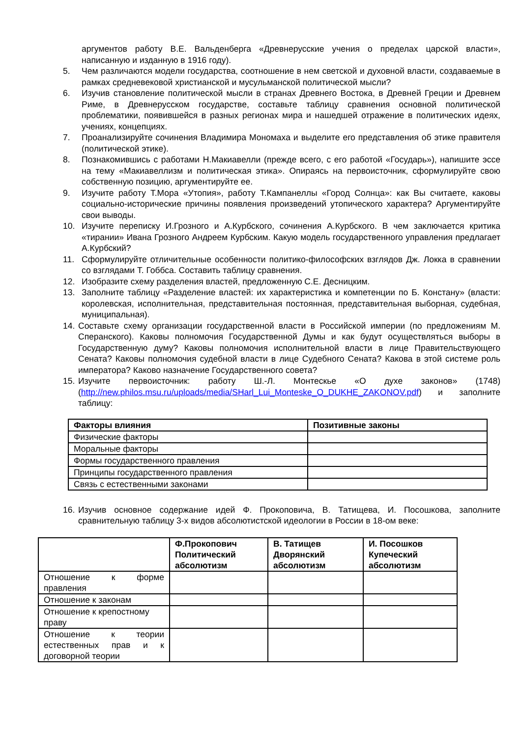аргументов работу В.Е. Вальденберга «Древнерусские учения о пределах царской власти», написанную и изданную в 1916 году).
5. Чем различаются модели государства, соотношение в нем светской и духовной власти, создаваемые в рамках средневековой христианской и мусульманской политической мысли?
6. Изучив становление политической мысли в странах Древнего Востока, в Древней Греции и Древнем Риме, в Древнерусском государстве, составьте таблицу сравнения основной политической проблематики, появившейся в разных регионах мира и нашедшей отражение в политических идеях, учениях, концепциях.
7. Проанализируйте сочинения Владимира Мономаха и выделите его представления об этике правителя (политической этике).
8. Познакомившись с работами Н.Макиавелли (прежде всего, с его работой «Государь»), напишите эссе на тему «Макиавеллизм и политическая этика». Опираясь на первоисточник, сформулируйте свою собственную позицию, аргументируйте ее.
9. Изучите работу Т.Мора «Утопия», работу Т.Кампанеллы «Город Солнца»: как Вы считаете, каковы социально-исторические причины появления произведений утопического характера? Аргументируйте свои выводы.
10. Изучите переписку И.Грозного и А.Курбского, сочинения А.Курбского. В чем заключается критика «тирании» Ивана Грозного Андреем Курбским. Какую модель государственного управления предлагает А.Курбский?
11. Сформулируйте отличительные особенности политико-философских взглядов Дж. Локка в сравнении со взглядами Т. Гоббса. Составить таблицу сравнения.
12. Изобразите схему разделения властей, предложенную С.Е. Десницким.
13. Заполните таблицу «Разделение властей: их характеристика и компетенции по Б. Констану» (власти: королевская, исполнительная, представительная постоянная, представительная выборная, судебная, муниципальная).
14.
Составьте схему организации государственной власти в Российской империи (по предложениям М. Сперанского). Каковы полномочия Государственной Думы и как будут осуществляться выборы в Государственную думу? Каковы полномочия исполнительной власти в лице Правительствующего Сената? Каковы полномочия судебной власти в лице Судебного Сената? Какова в этой системе роль императора? Каково назначение Государственного совета?
15.
Изучите первоисточник: работу Ш.-Л. Монтескье «О духе законов» (1748) (http://new.philos.msu.ru/uploads/media/SHarl_Lui_Monteske_O_DUKHE_ZAKONOV.pdf) и заполните таблицу:
| Факторы влияния | Позитивные законы |
| --- | --- |
| Физические факторы | |
| Моральные факторы | |
| Формы государственного правления | |
| Принципы государственного правления | |
| Связь с естественными законами | |
16.
Изучив основное содержание идей Ф. Прокоповича, В. Татищева, И. Посошкова, заполните сравнительную таблицу 3-х видов абсолютистской идеологии в России в 18-ом веке:
| | Ф.Прокопович Политический абсолютизм | В. Татищев Дворянский абсолютизм | И. Посошков Купеческий абсолютизм |
| --- | --- | --- | --- |
| Отношение к форме правления | | | |
| Отношение к законам | | | |
| Отношение к крепостному праву | | | |
| Отношение к теории естественных прав и к договорной теории | | | |